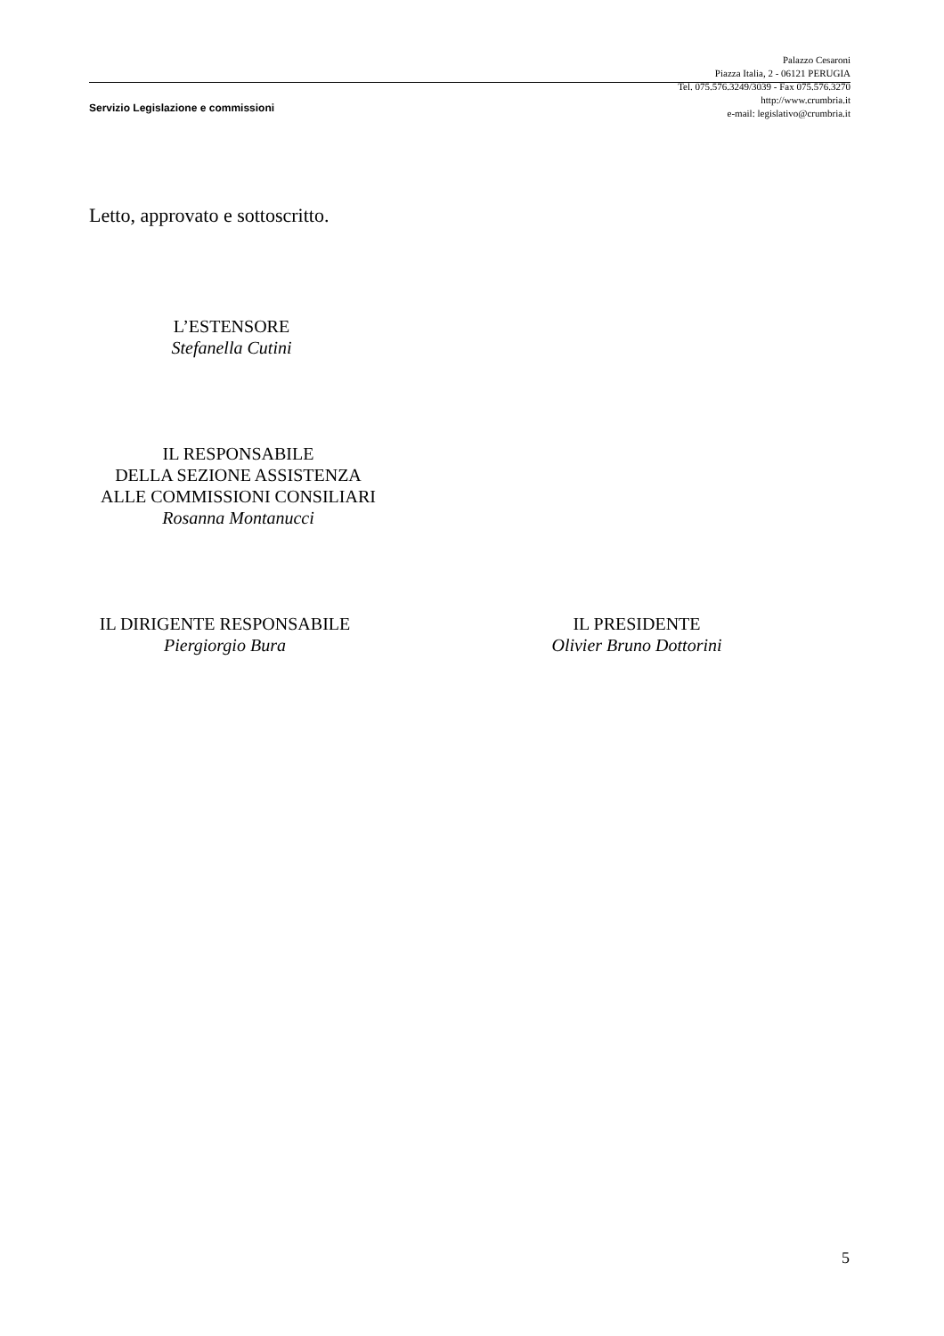Palazzo Cesaroni
Piazza Italia, 2 - 06121 PERUGIA
Tel. 075.576.3249/3039 - Fax 075.576.3270
http://www.crumbria.it
e-mail: legislativo@crumbria.it
Servizio Legislazione e commissioni
Letto, approvato e sottoscritto.
L’ESTENSORE
Stefanella Cutini
IL RESPONSABILE
DELLA SEZIONE ASSISTENZA
ALLE COMMISSIONI CONSILIARI
Rosanna Montanucci
IL DIRIGENTE RESPONSABILE
Piergiorgio Bura
IL PRESIDENTE
Olivier Bruno Dottorini
5